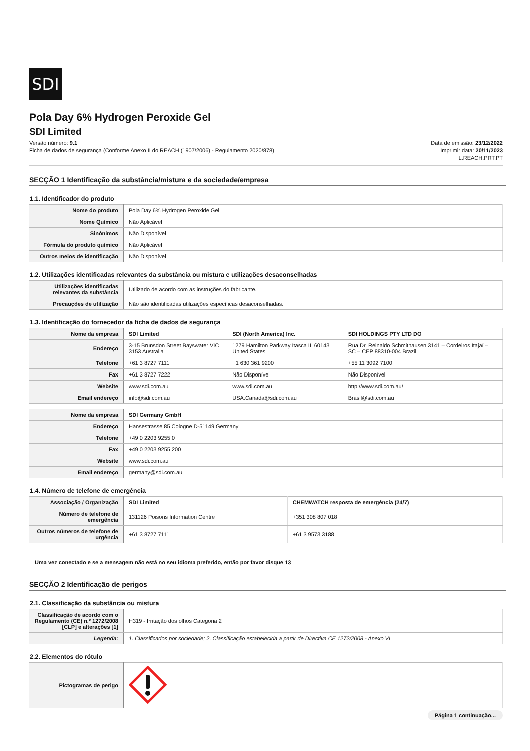SDI
Pola Day 6% Hydrogen Peroxide Gel
SDI Limited
Versão número: 9.1
Ficha de dados de segurança (Conforme Anexo II do REACH (1907/2006) - Regulamento 2020/878)
Data de emissão: 23/12/2022
Imprimir data: 20/11/2023
L.REACH.PRT.PT
SECÇÃO 1 Identificação da substância/mistura e da sociedade/empresa
1.1. Identificador do produto
| Nome do produto | Pola Day 6% Hydrogen Peroxide Gel |
| Nome Químico | Não Aplicável |
| Sinônimos | Não Disponível |
| Fórmula do produto químico | Não Aplicável |
| Outros meios de identificação | Não Disponível |
1.2. Utilizações identificadas relevantes da substância ou mistura e utilizações desaconselhadas
| Utilizações identificadas relevantes da substância | Utilizado de acordo com as instruções do fabricante. |
| Precauções de utilização | Não são identificadas utilizações específicas desaconselhadas. |
1.3. Identificação do fornecedor da ficha de dados de segurança
| Nome da empresa | SDI Limited | SDI (North America) Inc. | SDI HOLDINGS PTY LTD DO |
| Endereço | 3-15 Brunsdon Street Bayswater VIC 3153 Australia | 1279 Hamilton Parkway Itasca IL 60143 United States | Rua Dr. Reinaldo Schmithausen 3141 – Cordeiros Itajaí – SC – CEP 88310-004 Brazil |
| Telefone | +61 3 8727 7111 | +1 630 361 9200 | +55 11 3092 7100 |
| Fax | +61 3 8727 7222 | Não Disponível | Não Disponível |
| Website | www.sdi.com.au | www.sdi.com.au | http://www.sdi.com.au/ |
| Email endereço | info@sdi.com.au | USA.Canada@sdi.com.au | Brasil@sdi.com.au |
| Nome da empresa | SDI Germany GmbH |
| Endereço | Hansestrasse 85 Cologne D-51149 Germany |
| Telefone | +49 0 2203 9255 0 |
| Fax | +49 0 2203 9255 200 |
| Website | www.sdi.com.au |
| Email endereço | germany@sdi.com.au |
1.4. Número de telefone de emergência
| Associação / Organização | SDI Limited | CHEMWATCH resposta de emergência (24/7) |
| Número de telefone de emergência | 131126 Poisons Information Centre | +351 308 807 018 |
| Outros números de telefone de urgência | +61 3 8727 7111 | +61 3 9573 3188 |
Uma vez conectado e se a mensagem não está no seu idioma preferido, então por favor disque 13
SECÇÃO 2 Identificação de perigos
2.1. Classificação da substância ou mistura
| Classificação de acordo com o Regulamento (CE) n.º 1272/2008 [CLP] e alterações [1] | H319 - Irritação dos olhos Categoria 2 |
| Legenda: | 1. Classificados por sociedade; 2. Classificação estabelecida a partir de Directiva CE 1272/2008 - Anexo VI |
2.2. Elementos do rótulo
| Pictogramas de perigo | |
Página 1 continuação...